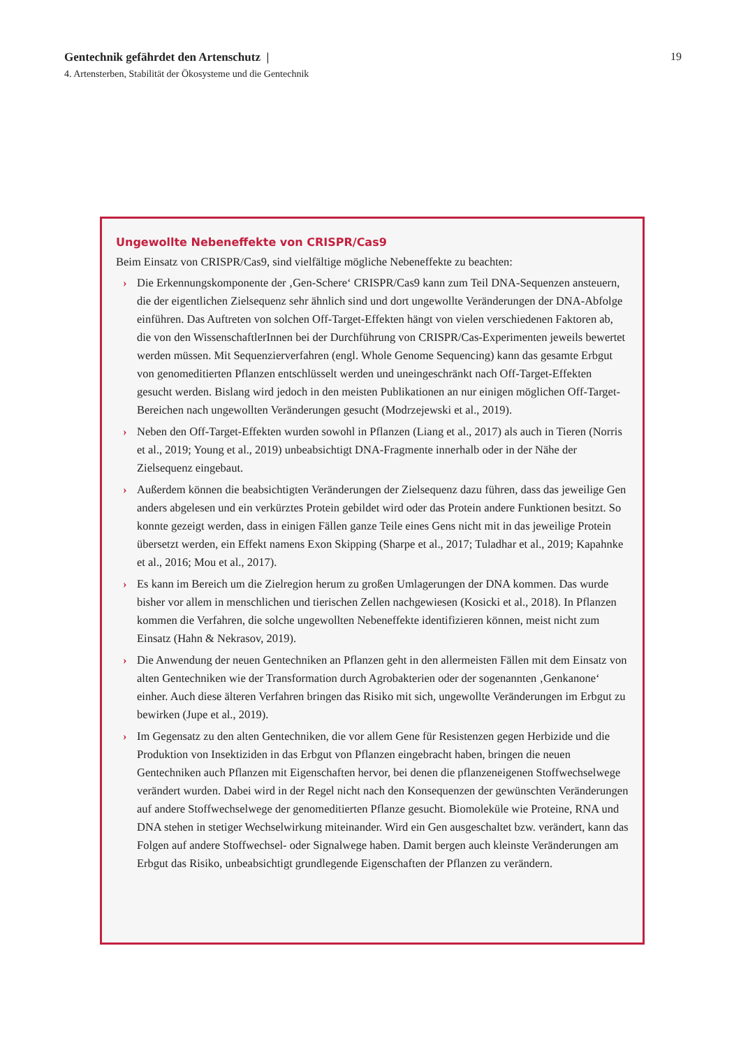Gentechnik gefährdet den Artenschutz |
19
4. Artensterben, Stabilität der Ökosysteme und die Gentechnik
Ungewollte Nebeneffekte von CRISPR/Cas9
Beim Einsatz von CRISPR/Cas9, sind vielfältige mögliche Nebeneffekte zu beachten:
› Die Erkennungskomponente der ‚Gen-Schere‘ CRISPR/Cas9 kann zum Teil DNA-Sequenzen ansteuern, die der eigentlichen Zielsequenz sehr ähnlich sind und dort ungewollte Veränderungen der DNA-Abfolge einführen. Das Auftreten von solchen Off-Target-Effekten hängt von vielen verschiedenen Faktoren ab, die von den WissenschaftlerInnen bei der Durchführung von CRISPR/Cas-Experimenten jeweils bewertet werden müssen. Mit Sequenzierverfahren (engl. Whole Genome Sequencing) kann das gesamte Erbgut von genomeditierten Pflanzen entschlüsselt werden und uneingeschränkt nach Off-Target-Effekten gesucht werden. Bislang wird jedoch in den meisten Publikationen an nur einigen möglichen Off-Target-Bereichen nach ungewollten Veränderungen gesucht (Modrzejewski et al., 2019).
› Neben den Off-Target-Effekten wurden sowohl in Pflanzen (Liang et al., 2017) als auch in Tieren (Norris et al., 2019; Young et al., 2019) unbeabsichtigt DNA-Fragmente innerhalb oder in der Nähe der Zielsequenz eingebaut.
› Außerdem können die beabsichtigten Veränderungen der Zielsequenz dazu führen, dass das jeweilige Gen anders abgelesen und ein verkürztes Protein gebildet wird oder das Protein andere Funktionen besitzt. So konnte gezeigt werden, dass in einigen Fällen ganze Teile eines Gens nicht mit in das jeweilige Protein übersetzt werden, ein Effekt namens Exon Skipping (Sharpe et al., 2017; Tuladhar et al., 2019; Kapahnke et al., 2016; Mou et al., 2017).
› Es kann im Bereich um die Zielregion herum zu großen Umlagerungen der DNA kommen. Das wurde bisher vor allem in menschlichen und tierischen Zellen nachgewiesen (Kosicki et al., 2018). In Pflanzen kommen die Verfahren, die solche ungewollten Nebeneffekte identifizieren können, meist nicht zum Einsatz (Hahn & Nekrasov, 2019).
› Die Anwendung der neuen Gentechniken an Pflanzen geht in den allermeisten Fällen mit dem Einsatz von alten Gentechniken wie der Transformation durch Agrobakterien oder der sogenannten ‚Genkanone‘ einher. Auch diese älteren Verfahren bringen das Risiko mit sich, ungewollte Veränderungen im Erbgut zu bewirken (Jupe et al., 2019).
› Im Gegensatz zu den alten Gentechniken, die vor allem Gene für Resistenzen gegen Herbizide und die Produktion von Insektiziden in das Erbgut von Pflanzen eingebracht haben, bringen die neuen Gentechniken auch Pflanzen mit Eigenschaften hervor, bei denen die pflanzeneigenen Stoffwechselwege verändert wurden. Dabei wird in der Regel nicht nach den Konsequenzen der gewünschten Veränderungen auf andere Stoffwechselwege der genomeditierten Pflanze gesucht. Biomoleküle wie Proteine, RNA und DNA stehen in stetiger Wechselwirkung miteinander. Wird ein Gen ausgeschaltet bzw. verändert, kann das Folgen auf andere Stoffwechsel- oder Signalwege haben. Damit bergen auch kleinste Veränderungen am Erbgut das Risiko, unbeabsichtigt grundlegende Eigenschaften der Pflanzen zu verändern.